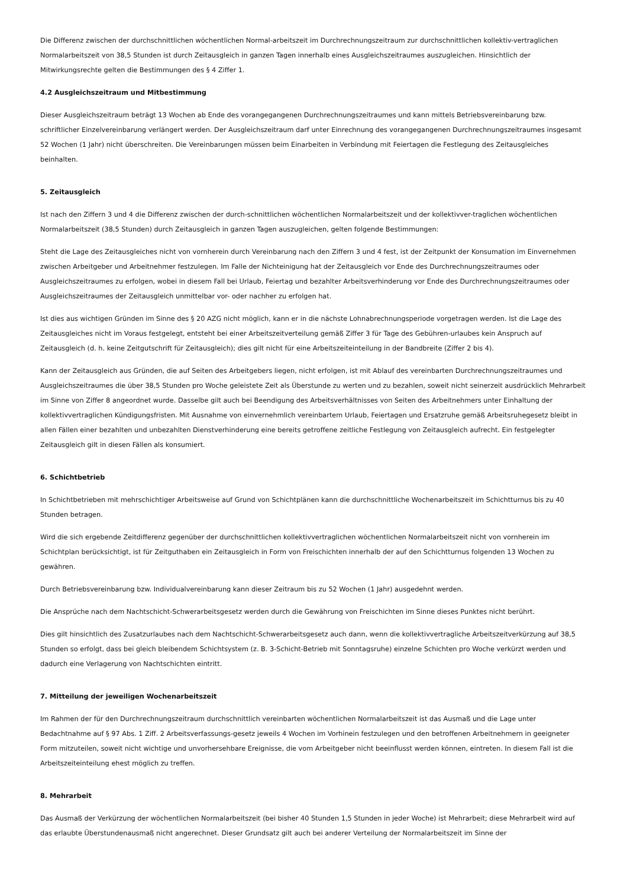Die Differenz zwischen der durchschnittlichen wöchentlichen Normal-arbeitszeit im Durchrechnungszeitraum zur durchschnittlichen kollektiv-vertraglichen Normalarbeitszeit von 38,5 Stunden ist durch Zeitausgleich in ganzen Tagen innerhalb eines Ausgleichszeitraumes auszugleichen. Hinsichtlich der Mitwirkungsrechte gelten die Bestimmungen des § 4 Ziffer 1.
4.2 Ausgleichszeitraum und Mitbestimmung
Dieser Ausgleichszeitraum beträgt 13 Wochen ab Ende des vorangegangenen Durchrechnungszeitraumes und kann mittels Betriebsvereinbarung bzw. schriftlicher Einzelvereinbarung verlängert werden. Der Ausgleichszeitraum darf unter Einrechnung des vorangegangenen Durchrechnungszeitraumes insgesamt 52 Wochen (1 Jahr) nicht überschreiten. Die Vereinbarungen müssen beim Einarbeiten in Verbindung mit Feiertagen die Festlegung des Zeitausgleiches beinhalten.
5. Zeitausgleich
Ist nach den Ziffern 3 und 4 die Differenz zwischen der durch-schnittlichen wöchentlichen Normalarbeitszeit und der kollektivver-traglichen wöchentlichen Normalarbeitszeit (38,5 Stunden) durch Zeitausgleich in ganzen Tagen auszugleichen, gelten folgende Bestimmungen:
Steht die Lage des Zeitausgleiches nicht von vornherein durch Vereinbarung nach den Ziffern 3 und 4 fest, ist der Zeitpunkt der Konsumation im Einvernehmen zwischen Arbeitgeber und Arbeitnehmer festzulegen. Im Falle der Nichteinigung hat der Zeitausgleich vor Ende des Durchrechnungszeitraumes oder Ausgleichszeitraumes zu erfolgen, wobei in diesem Fall bei Urlaub, Feiertag und bezahlter Arbeitsverhinderung vor Ende des Durchrechnungszeitraumes oder Ausgleichszeitraumes der Zeitausgleich unmittelbar vor- oder nachher zu erfolgen hat.
Ist dies aus wichtigen Gründen im Sinne des § 20 AZG nicht möglich, kann er in die nächste Lohnabrechnungsperiode vorgetragen werden. Ist die Lage des Zeitausgleiches nicht im Voraus festgelegt, entsteht bei einer Arbeitszeitverteilung gemäß Ziffer 3 für Tage des Gebühren-urlaubes kein Anspruch auf Zeitausgleich (d. h. keine Zeitgutschrift für Zeitausgleich); dies gilt nicht für eine Arbeitszeiteinteilung in der Bandbreite (Ziffer 2 bis 4).
Kann der Zeitausgleich aus Gründen, die auf Seiten des Arbeitgebers liegen, nicht erfolgen, ist mit Ablauf des vereinbarten Durchrechnungszeitraumes und Ausgleichszeitraumes die über 38,5 Stunden pro Woche geleistete Zeit als Überstunde zu werten und zu bezahlen, soweit nicht seinerzeit ausdrücklich Mehrarbeit im Sinne von Ziffer 8 angeordnet wurde. Dasselbe gilt auch bei Beendigung des Arbeitsverhältnisses von Seiten des Arbeitnehmers unter Einhaltung der kollektivvertraglichen Kündigungsfristen. Mit Ausnahme von einvernehmlich vereinbartem Urlaub, Feiertagen und Ersatzruhe gemäß Arbeitsruhegesetz bleibt in allen Fällen einer bezahlten und unbezahlten Dienstverhinderung eine bereits getroffene zeitliche Festlegung von Zeitausgleich aufrecht. Ein festgelegter Zeitausgleich gilt in diesen Fällen als konsumiert.
6. Schichtbetrieb
In Schichtbetrieben mit mehrschichtiger Arbeitsweise auf Grund von Schichtplänen kann die durchschnittliche Wochenarbeitszeit im Schichtturnus bis zu 40 Stunden betragen.
Wird die sich ergebende Zeitdifferenz gegenüber der durchschnittlichen kollektivvertraglichen wöchentlichen Normalarbeitszeit nicht von vornherein im Schichtplan berücksichtigt, ist für Zeitguthaben ein Zeitausgleich in Form von Freischichten innerhalb der auf den Schichtturnus folgenden 13 Wochen zu gewähren.
Durch Betriebsvereinbarung bzw. Individualvereinbarung kann dieser Zeitraum bis zu 52 Wochen (1 Jahr) ausgedehnt werden.
Die Ansprüche nach dem Nachtschicht-Schwerarbeitsgesetz werden durch die Gewährung von Freischichten im Sinne dieses Punktes nicht berührt.
Dies gilt hinsichtlich des Zusatzurlaubes nach dem Nachtschicht-Schwerarbeitsgesetz auch dann, wenn die kollektivvertragliche Arbeitszeitverkürzung auf 38,5 Stunden so erfolgt, dass bei gleich bleibendem Schichtsystem (z. B. 3-Schicht-Betrieb mit Sonntagsruhe) einzelne Schichten pro Woche verkürzt werden und dadurch eine Verlagerung von Nachtschichten eintritt.
7. Mitteilung der jeweiligen Wochenarbeitszeit
Im Rahmen der für den Durchrechnungszeitraum durchschnittlich vereinbarten wöchentlichen Normalarbeitszeit ist das Ausmaß und die Lage unter Bedachtnahme auf § 97 Abs. 1 Ziff. 2 Arbeitsverfassungs-gesetz jeweils 4 Wochen im Vorhinein festzulegen und den betroffenen Arbeitnehmern in geeigneter Form mitzuteilen, soweit nicht wichtige und unvorhersehbare Ereignisse, die vom Arbeitgeber nicht beeinflusst werden können, eintreten. In diesem Fall ist die Arbeitszeiteinteilung ehest möglich zu treffen.
8. Mehrarbeit
Das Ausmaß der Verkürzung der wöchentlichen Normalarbeitszeit (bei bisher 40 Stunden 1,5 Stunden in jeder Woche) ist Mehrarbeit; diese Mehrarbeit wird auf das erlaubte Überstundenausmaß nicht angerechnet. Dieser Grundsatz gilt auch bei anderer Verteilung der Normalarbeitszeit im Sinne der